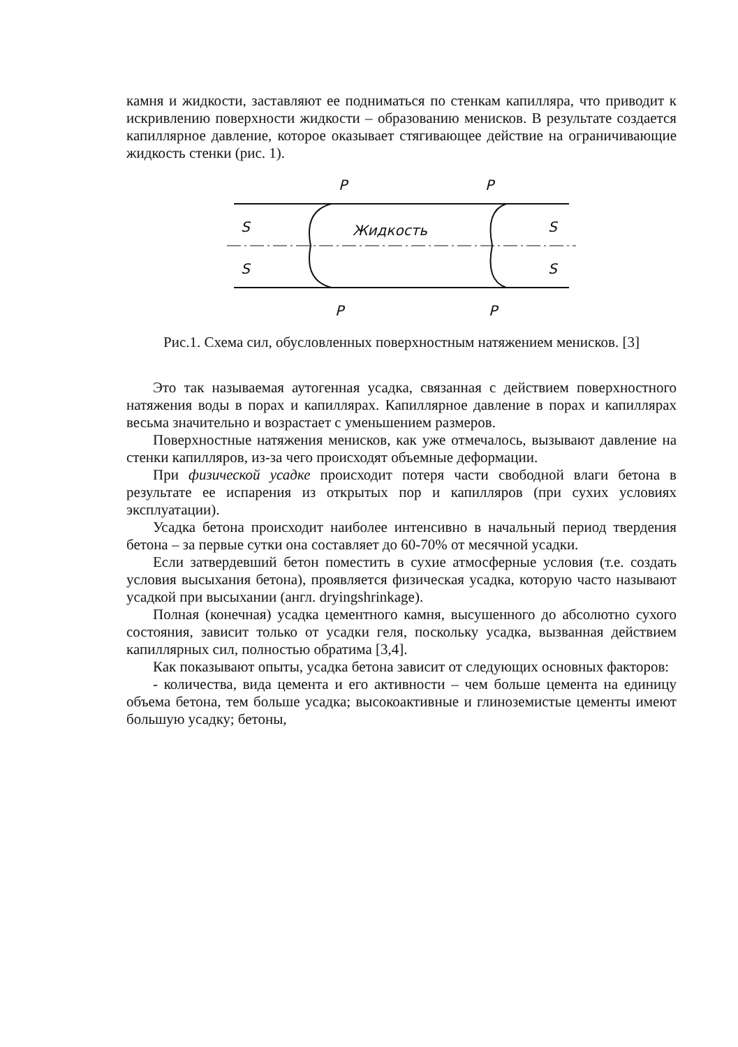камня и жидкости, заставляют ее подниматься по стенкам капилляра, что приводит к искривлению поверхности жидкости – образованию менисков. В результате создается капиллярное давление, которое оказывает стягивающее действие на ограничивающие жидкость стенки (рис. 1).
P
P
P
P
S
S
S
S
Жидкость
Рис.1. Схема сил, обусловленных поверхностным натяжением менисков. [3]
Это так называемая аутогенная усадка, связанная с действием поверхностного натяжения воды в порах и капиллярах. Капиллярное давление в порах и капиллярах весьма значительно и возрастает с уменьшением размеров.
Поверхностные натяжения менисков, как уже отмечалось, вызывают давление на стенки капилляров, из-за чего происходят объемные деформации.
При физической усадке происходит потеря части свободной влаги бетона в результате ее испарения из открытых пор и капилляров (при сухих условиях эксплуатации).
Усадка бетона происходит наиболее интенсивно в начальный период твердения бетона – за первые сутки она составляет до 60-70% от месячной усадки.
Если затвердевший бетон поместить в сухие атмосферные условия (т.е. создать условия высыхания бетона), проявляется физическая усадка, которую часто называют усадкой при высыхании (англ. dryingshrinkage).
Полная (конечная) усадка цементного камня, высушенного до абсолютно сухого состояния, зависит только от усадки геля, поскольку усадка, вызванная действием капиллярных сил, полностью обратима [3,4].
Как показывают опыты, усадка бетона зависит от следующих основных факторов:
- количества, вида цемента и его активности – чем больше цемента на единицу объема бетона, тем больше усадка; высокоактивные и глиноземистые цементы имеют большую усадку; бетоны,